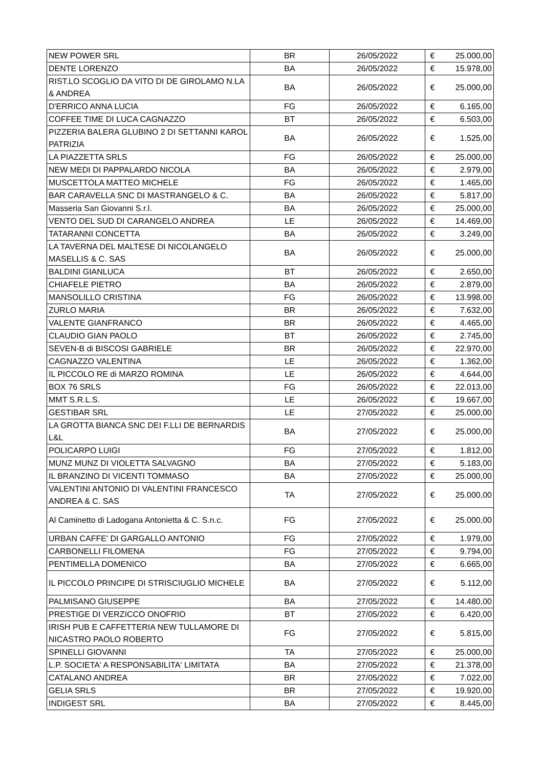| NEW POWER SRL | BR | 26/05/2022 | € | 25.000,00 |
| DENTE LORENZO | BA | 26/05/2022 | € | 15.978,00 |
| RIST.LO SCOGLIO DA VITO DI DE GIROLAMO N.LA & ANDREA | BA | 26/05/2022 | € | 25.000,00 |
| D'ERRICO ANNA LUCIA | FG | 26/05/2022 | € | 6.165,00 |
| COFFEE TIME DI LUCA CAGNAZZO | BT | 26/05/2022 | € | 6.503,00 |
| PIZZERIA BALERA GLUBINO 2 DI SETTANNI KAROL PATRIZIA | BA | 26/05/2022 | € | 1.525,00 |
| LA PIAZZETTA SRLS | FG | 26/05/2022 | € | 25.000,00 |
| NEW MEDI DI PAPPALARDO NICOLA | BA | 26/05/2022 | € | 2.979,00 |
| MUSCETTOLA MATTEO MICHELE | FG | 26/05/2022 | € | 1.465,00 |
| BAR CARAVELLA SNC DI MASTRANGELO & C. | BA | 26/05/2022 | € | 5.817,00 |
| Masseria San Giovanni S.r.l. | BA | 26/05/2022 | € | 25.000,00 |
| VENTO DEL SUD DI CARANGELO ANDREA | LE | 26/05/2022 | € | 14.469,00 |
| TATARANNI CONCETTA | BA | 26/05/2022 | € | 3.249,00 |
| LA TAVERNA DEL MALTESE DI NICOLANGELO MASELLIS & C. SAS | BA | 26/05/2022 | € | 25.000,00 |
| BALDINI GIANLUCA | BT | 26/05/2022 | € | 2.650,00 |
| CHIAFELE PIETRO | BA | 26/05/2022 | € | 2.879,00 |
| MANSOLILLO CRISTINA | FG | 26/05/2022 | € | 13.998,00 |
| ZURLO MARIA | BR | 26/05/2022 | € | 7.632,00 |
| VALENTE GIANFRANCO | BR | 26/05/2022 | € | 4.465,00 |
| CLAUDIO GIAN PAOLO | BT | 26/05/2022 | € | 2.745,00 |
| SEVEN-B di BISCOSI GABRIELE | BR | 26/05/2022 | € | 22.970,00 |
| CAGNAZZO VALENTINA | LE | 26/05/2022 | € | 1.362,00 |
| IL PICCOLO RE di MARZO ROMINA | LE | 26/05/2022 | € | 4.644,00 |
| BOX 76 SRLS | FG | 26/05/2022 | € | 22.013,00 |
| MMT S.R.L.S. | LE | 26/05/2022 | € | 19.667,00 |
| GESTIBAR SRL | LE | 27/05/2022 | € | 25.000,00 |
| LA GROTTA BIANCA SNC DEI F.LLI DE BERNARDIS L&L | BA | 27/05/2022 | € | 25.000,00 |
| POLICARPO LUIGI | FG | 27/05/2022 | € | 1.812,00 |
| MUNZ MUNZ DI VIOLETTA SALVAGNO | BA | 27/05/2022 | € | 5.183,00 |
| IL BRANZINO DI VICENTI TOMMASO | BA | 27/05/2022 | € | 25.000,00 |
| VALENTINI ANTONIO DI VALENTINI FRANCESCO ANDREA & C. SAS | TA | 27/05/2022 | € | 25.000,00 |
| Al Caminetto di Ladogana Antonietta & C. S.n.c. | FG | 27/05/2022 | € | 25.000,00 |
| URBAN CAFFE' DI GARGALLO ANTONIO | FG | 27/05/2022 | € | 1.979,00 |
| CARBONELLI FILOMENA | FG | 27/05/2022 | € | 9.794,00 |
| PENTIMELLA DOMENICO | BA | 27/05/2022 | € | 6.665,00 |
| IL PICCOLO PRINCIPE DI STRISCIUGLIO MICHELE | BA | 27/05/2022 | € | 5.112,00 |
| PALMISANO GIUSEPPE | BA | 27/05/2022 | € | 14.480,00 |
| PRESTIGE DI VERZICCO ONOFRIO | BT | 27/05/2022 | € | 6.420,00 |
| IRISH PUB E CAFFETTERIA NEW TULLAMORE DI NICASTRO PAOLO ROBERTO | FG | 27/05/2022 | € | 5.815,00 |
| SPINELLI GIOVANNI | TA | 27/05/2022 | € | 25.000,00 |
| L.P. SOCIETA' A RESPONSABILITA' LIMITATA | BA | 27/05/2022 | € | 21.378,00 |
| CATALANO ANDREA | BR | 27/05/2022 | € | 7.022,00 |
| GELIA SRLS | BR | 27/05/2022 | € | 19.920,00 |
| INDIGEST SRL | BA | 27/05/2022 | € | 8.445,00 |